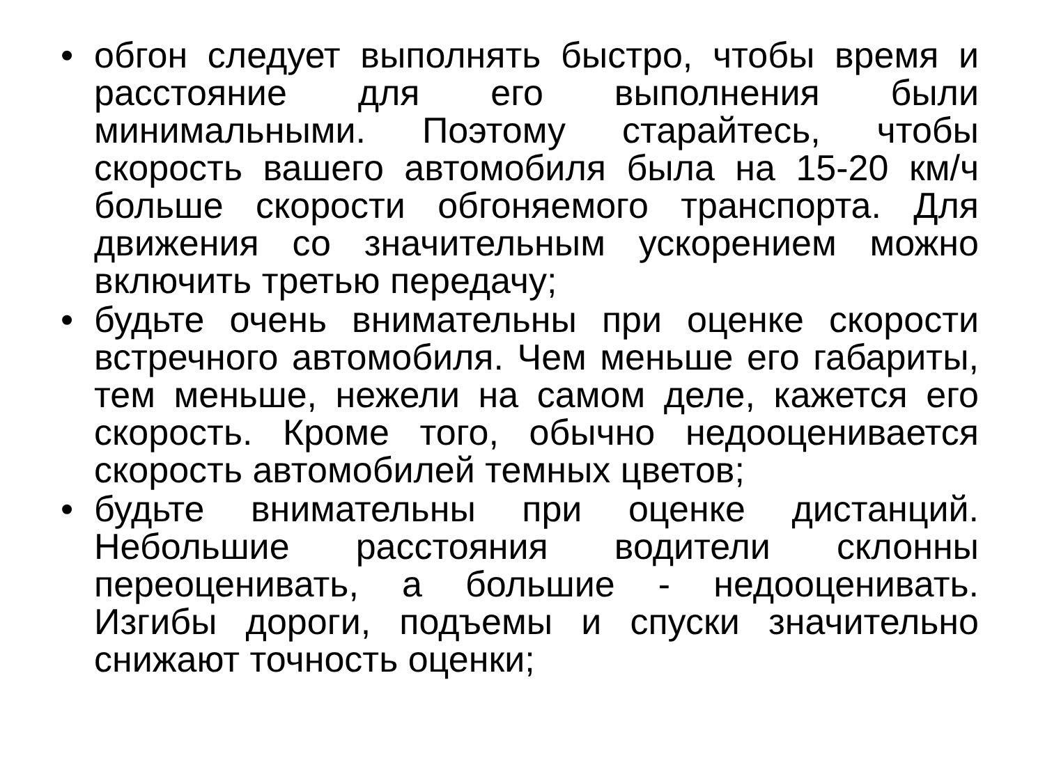• обгон следует выполнять быстро, чтобы время и расстояние для его выполнения были минимальными. Поэтому старайтесь, чтобы скорость вашего автомобиля была на 15-20 км/ч больше скорости обгоняемого транспорта. Для движения со значительным ускорением можно включить третью передачу;
• будьте очень внимательны при оценке скорости встречного автомобиля. Чем меньше его габариты, тем меньше, нежели на самом деле, кажется его скорость. Кроме того, обычно недооценивается скорость автомобилей темных цветов;
• будьте внимательны при оценке дистанций. Небольшие расстояния водители склонны переоценивать, а большие - недооценивать. Изгибы дороги, подъемы и спуски значительно снижают точность оценки;